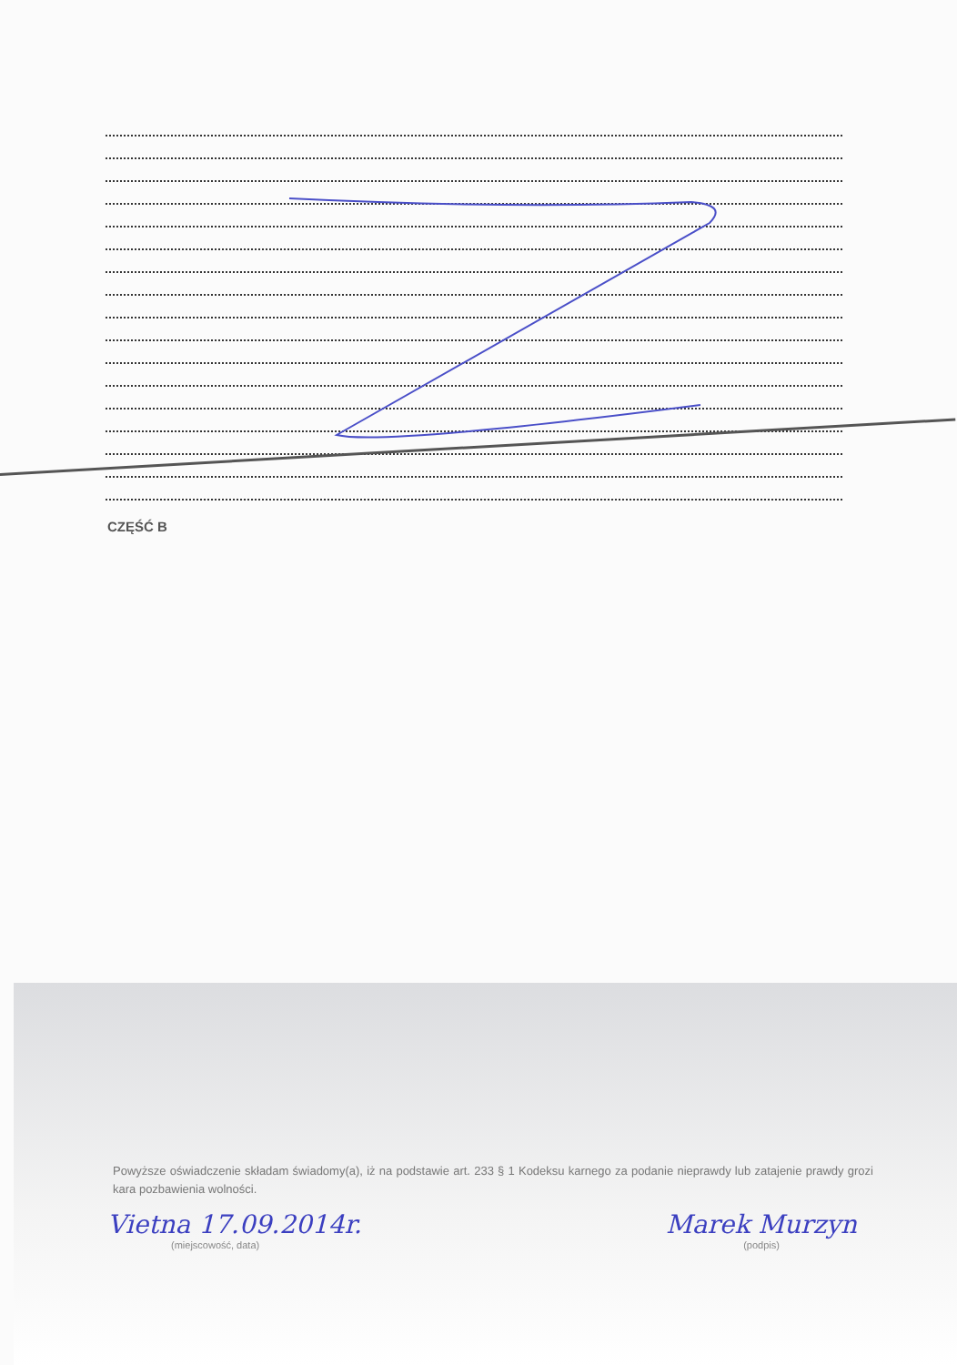CZĘŚĆ B
Powyższe oświadczenie składam świadomy(a), iż na podstawie art. 233 § 1 Kodeksu karnego za podanie nieprawdy lub zatajenie prawdy grozi kara pozbawienia wolności.
Vietna 17.09.2014r.
(miejscowość, data)
Marek Murzyn
(podpis)